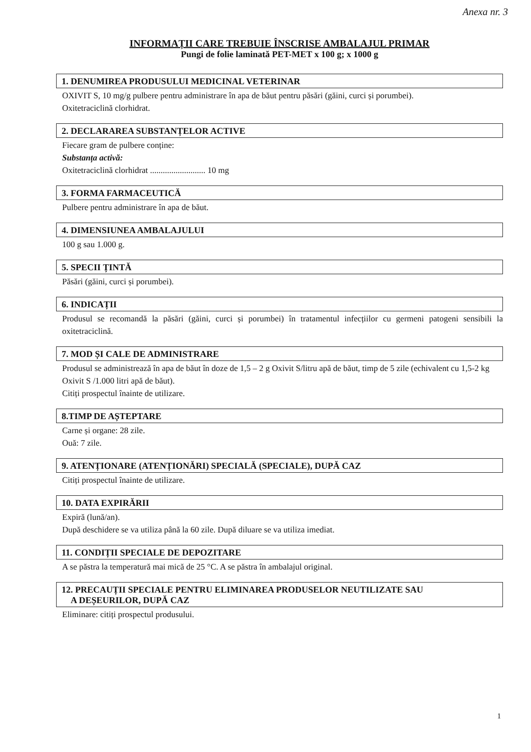Anexa nr. 3
INFORMAȚII CARE TREBUIE ÎNSCRISE AMBALAJUL PRIMAR
Pungi de folie laminată PET-MET x 100 g; x 1000 g
1. DENUMIREA PRODUSULUI MEDICINAL VETERINAR
OXIVIT S, 10 mg/g pulbere pentru administrare în apa de băut pentru păsări (găini, curci și porumbei).
Oxitetraciclină clorhidrat.
2. DECLARAREA SUBSTANȚELOR ACTIVE
Fiecare gram de pulbere conține:
Substanța activă:
Oxitetraciclină clorhidrat .......................... 10 mg
3. FORMA FARMACEUTICĂ
Pulbere pentru administrare în apa de băut.
4. DIMENSIUNEA AMBALAJULUI
100 g sau 1.000 g.
5. SPECII ȚINTĂ
Păsări (găini, curci și porumbei).
6. INDICAȚII
Produsul se recomandă la păsări (găini, curci și porumbei) în tratamentul infecțiilor cu germeni patogeni sensibili la oxitetraciclină.
7. MOD ȘI CALE DE ADMINISTRARE
Produsul se administrează în apa de băut în doze de 1,5 – 2 g Oxivit S/litru apă de băut, timp de 5 zile (echivalent cu 1,5-2 kg Oxivit S /1.000 litri apă de băut).
Citiți prospectul înainte de utilizare.
8.TIMP DE AȘTEPTARE
Carne și organe: 28 zile.
Ouă: 7 zile.
9. ATENȚIONARE (ATENȚIONĂRI) SPECIALĂ (SPECIALE), DUPĂ CAZ
Citiți prospectul înainte de utilizare.
10. DATA EXPIRĂRII
Expiră (lună/an).
După deschidere se va utiliza până la 60 zile. După diluare se va utiliza imediat.
11. CONDIȚII SPECIALE DE DEPOZITARE
A se păstra la temperatură mai mică de 25 °C. A se păstra în ambalajul original.
12. PRECAUȚII SPECIALE PENTRU ELIMINAREA PRODUSELOR NEUTILIZATE SAU
A DEȘEURILOR, DUPĂ CAZ
Eliminare: citiți prospectul produsului.
1